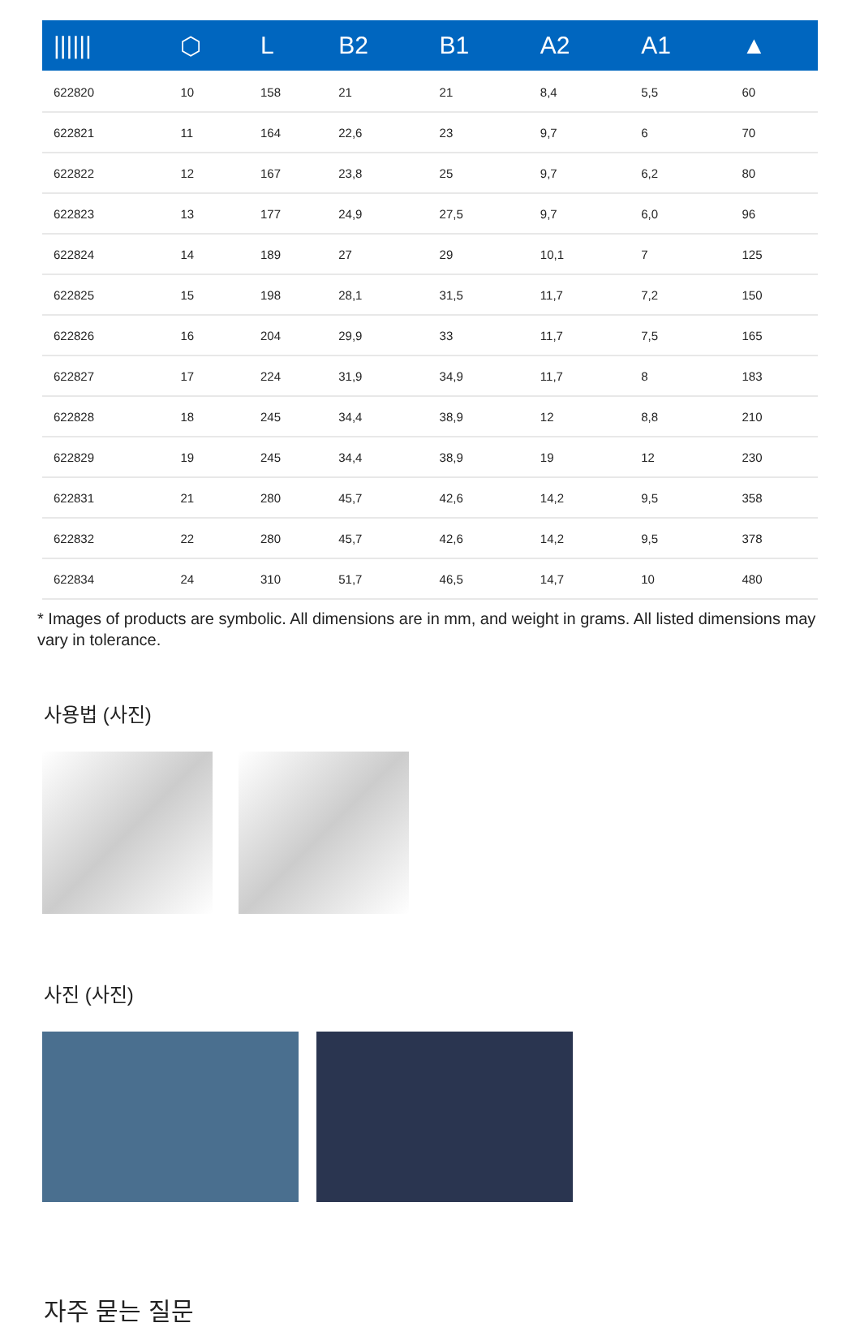| ////// | ⬡ | L | B2 | B1 | A2 | A1 | ▲ |
| --- | --- | --- | --- | --- | --- | --- | --- |
| 622820 | 10 | 158 | 21 | 21 | 8,4 | 5,5 | 60 |
| 622821 | 11 | 164 | 22,6 | 23 | 9,7 | 6 | 70 |
| 622822 | 12 | 167 | 23,8 | 25 | 9,7 | 6,2 | 80 |
| 622823 | 13 | 177 | 24,9 | 27,5 | 9,7 | 6,0 | 96 |
| 622824 | 14 | 189 | 27 | 29 | 10,1 | 7 | 125 |
| 622825 | 15 | 198 | 28,1 | 31,5 | 11,7 | 7,2 | 150 |
| 622826 | 16 | 204 | 29,9 | 33 | 11,7 | 7,5 | 165 |
| 622827 | 17 | 224 | 31,9 | 34,9 | 11,7 | 8 | 183 |
| 622828 | 18 | 245 | 34,4 | 38,9 | 12 | 8,8 | 210 |
| 622829 | 19 | 245 | 34,4 | 38,9 | 19 | 12 | 230 |
| 622831 | 21 | 280 | 45,7 | 42,6 | 14,2 | 9,5 | 358 |
| 622832 | 22 | 280 | 45,7 | 42,6 | 14,2 | 9,5 | 378 |
| 622834 | 24 | 310 | 51,7 | 46,5 | 14,7 | 10 | 480 |
* Images of products are symbolic. All dimensions are in mm, and weight in grams. All listed dimensions may vary in tolerance.
사용법 (사진)
사진 (사진)
자주 묻는 질문